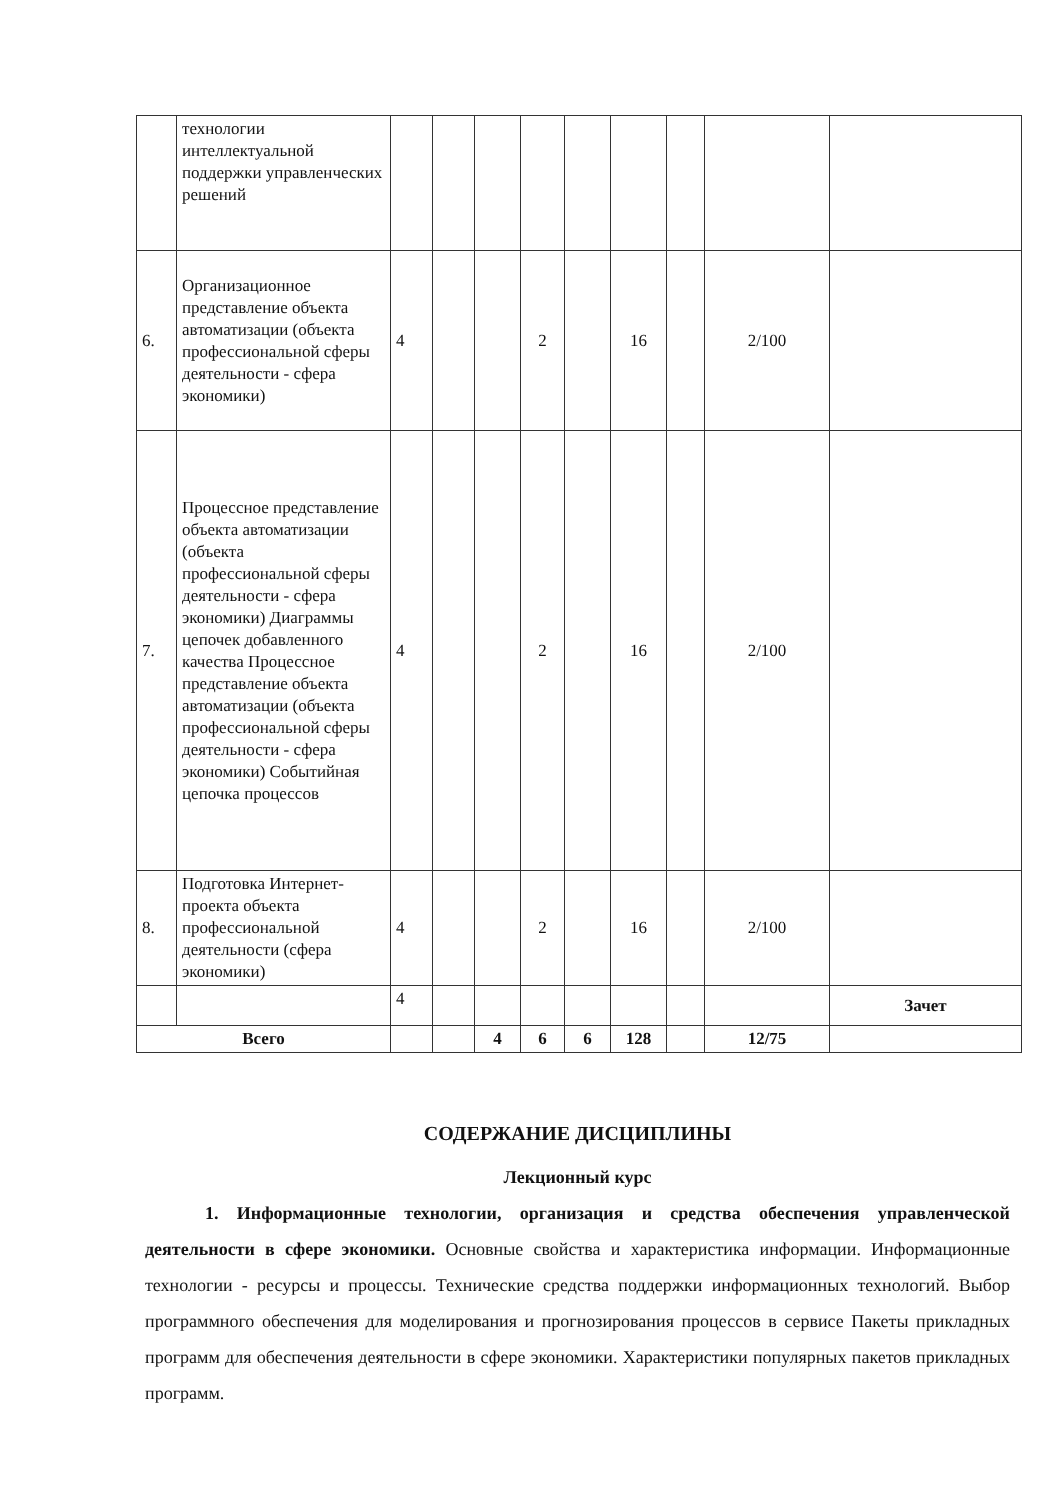| | технологии интеллектуальной поддержки управленческих решений | | | | | | | | | |
| 6. | Организационное представление объекта автоматизации (объекта профессиональной сферы деятельности - сфера экономики) | 4 | | | 2 | | 16 | | 2/100 | |
| 7. | Процессное представление объекта автоматизации (объекта профессиональной сферы деятельности - сфера экономики) Диаграммы цепочек добавленного качества Процессное представление объекта автоматизации (объекта профессиональной сферы деятельности - сфера экономики) Событийная цепочка процессов | 4 | | | 2 | | 16 | | 2/100 | |
| 8. | Подготовка Интернет-проекта объекта профессиональной деятельности (сфера экономики) | 4 | | | 2 | | 16 | | 2/100 | |
| | | 4 | | | | | | | | Зачет |
| Всего | | | | 4 | 6 | 6 | 128 | | 12/75 | |
СОДЕРЖАНИЕ ДИСЦИПЛИНЫ
Лекционный курс
1. Информационные технологии, организация и средства обеспечения управленческой деятельности в сфере экономики. Основные свойства и характеристика информации. Информационные технологии - ресурсы и процессы. Технические средства поддержки информационных технологий. Выбор программного обеспечения для моделирования и прогнозирования процессов в сервисе Пакеты прикладных программ для обеспечения деятельности в сфере экономики. Характеристики популярных пакетов прикладных программ.